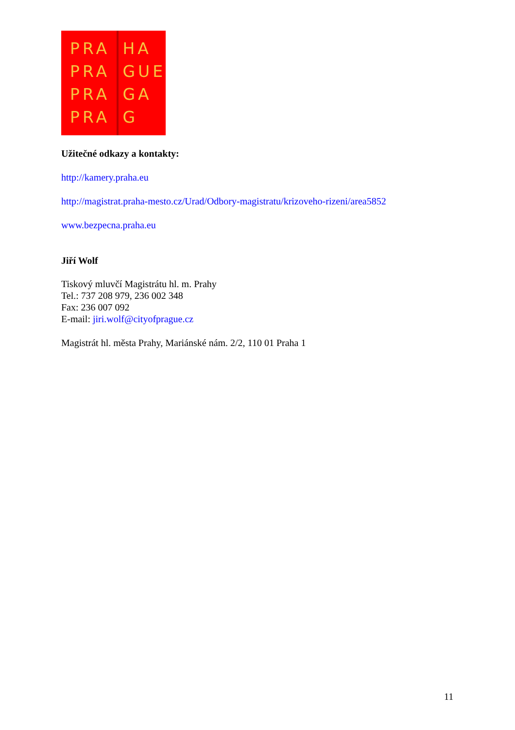PRA
PRA
PRA
PRA
HA
GUE
GA
G
Užitečné odkazy a kontakty:
http://kamery.praha.eu
http://magistrat.praha-mesto.cz/Urad/Odbory-magistratu/krizoveho-rizeni/area5852
www.bezpecna.praha.eu
Jiří Wolf
Tiskový mluvčí Magistrátu hl. m. Prahy
Tel.: 737 208 979, 236 002 348
Fax: 236 007 092
E-mail: jiri.wolf@cityofprague.cz
Magistrát hl. města Prahy, Mariánské nám. 2/2, 110 01 Praha 1
11